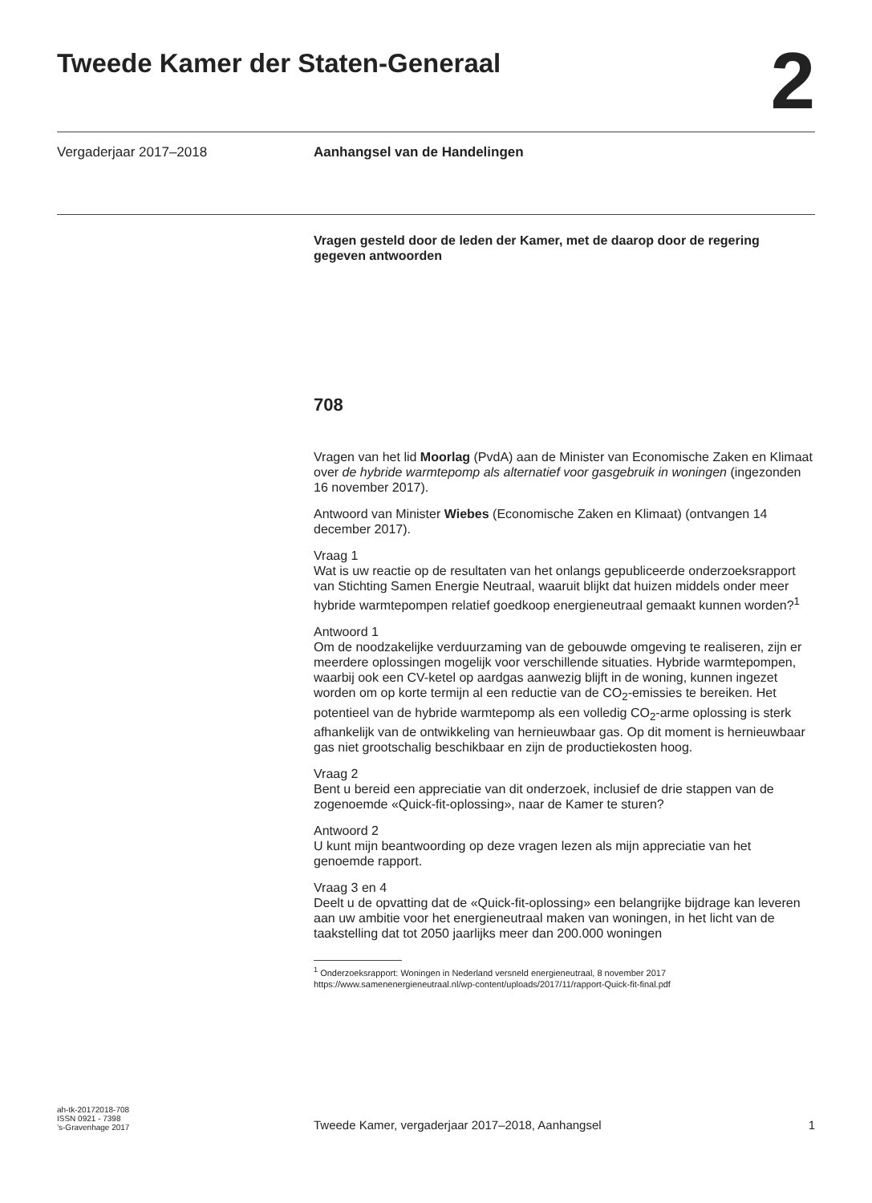Tweede Kamer der Staten-Generaal
2
Vergaderjaar 2017–2018 Aanhangsel van de Handelingen
Vragen gesteld door de leden der Kamer, met de daarop door de regering gegeven antwoorden
708
Vragen van het lid Moorlag (PvdA) aan de Minister van Economische Zaken en Klimaat over de hybride warmtepomp als alternatief voor gasgebruik in woningen (ingezonden 16 november 2017).
Antwoord van Minister Wiebes (Economische Zaken en Klimaat) (ontvangen 14 december 2017).
Vraag 1
Wat is uw reactie op de resultaten van het onlangs gepubliceerde onderzoeksrapport van Stichting Samen Energie Neutraal, waaruit blijkt dat huizen middels onder meer hybride warmtepompen relatief goedkoop energieneutraal gemaakt kunnen worden?<sup>1</sup>
Antwoord 1
Om de noodzakelijke verduurzaming van de gebouwde omgeving te realiseren, zijn er meerdere oplossingen mogelijk voor verschillende situaties. Hybride warmtepompen, waarbij ook een CV-ketel op aardgas aanwezig blijft in de woning, kunnen ingezet worden om op korte termijn al een reductie van de CO<sub>2</sub>-emissies te bereiken. Het potentieel van de hybride warmtepomp als een volledig CO<sub>2</sub>-arme oplossing is sterk afhankelijk van de ontwikkeling van hernieuwbaar gas. Op dit moment is hernieuwbaar gas niet grootschalig beschikbaar en zijn de productiekosten hoog.
Vraag 2
Bent u bereid een appreciatie van dit onderzoek, inclusief de drie stappen van de zogenoemde «Quick-fit-oplossing», naar de Kamer te sturen?
Antwoord 2
U kunt mijn beantwoording op deze vragen lezen als mijn appreciatie van het genoemde rapport.
Vraag 3 en 4
Deelt u de opvatting dat de «Quick-fit-oplossing» een belangrijke bijdrage kan leveren aan uw ambitie voor het energieneutraal maken van woningen, in het licht van de taakstelling dat tot 2050 jaarlijks meer dan 200.000 woningen
<sup>1</sup> Onderzoeksrapport: Woningen in Nederland versneld energieneutraal, 8 november 2017 https://www.samenenergieneutraal.nl/wp-content/uploads/2017/11/rapport-Quick-fit-final.pdf
ah-tk-20172018-708
ISSN 0921 - 7398
’s-Gravenhage 2017
Tweede Kamer, vergaderjaar 2017–2018, Aanhangsel
1